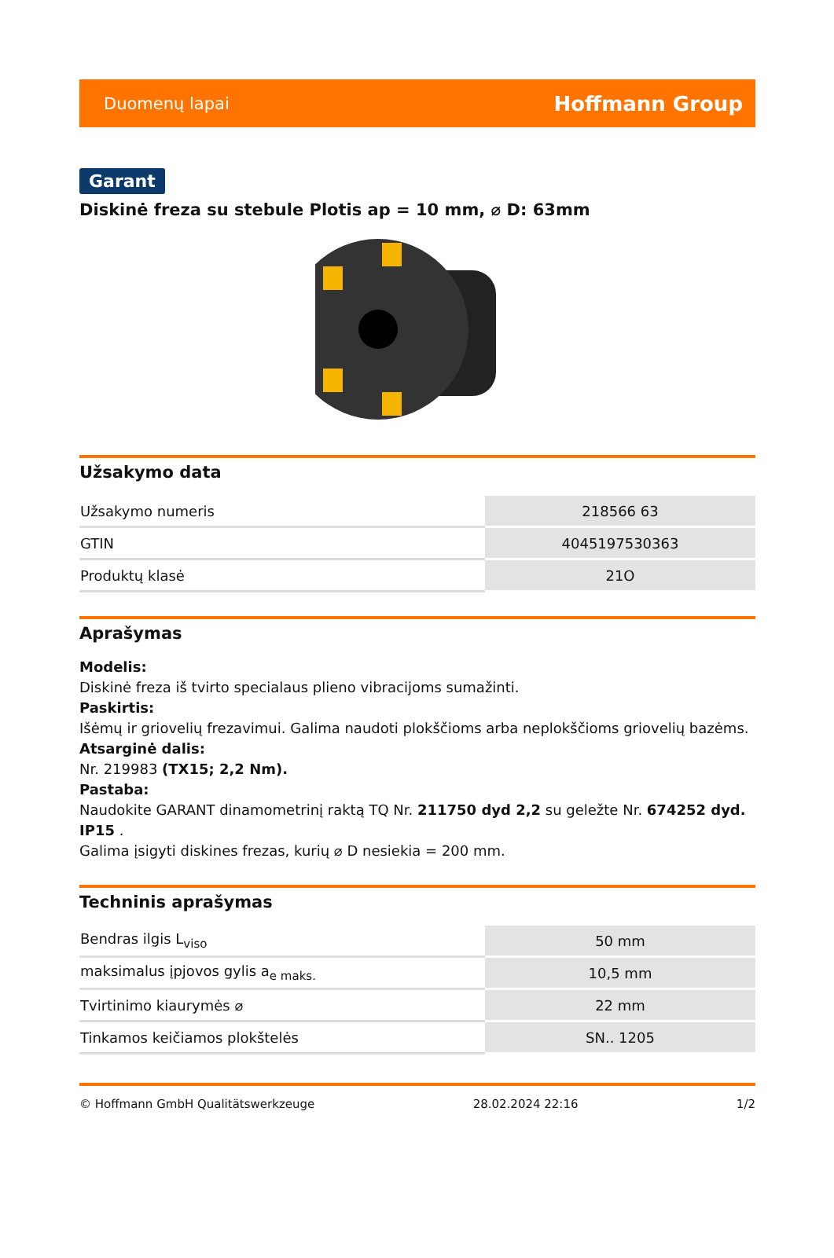Duomenų lapai Hoffmann Group
Garant
Diskinė freza su stebule Plotis ap = 10 mm, ⌀ D: 63mm
Užsakymo data
| Užsakymo numeris | 218566 63 |
| GTIN | 4045197530363 |
| Produktų klasė | 21O |
Aprašymas
Modelis:
Diskinė freza iš tvirto specialaus plieno vibracijoms sumažinti.
Paskirtis:
Išėmų ir griovelių frezavimui. Galima naudoti plokščioms arba neplokščioms griovelių bazėms.
Atsarginė dalis:
Nr. 219983 (TX15; 2,2 Nm).
Pastaba:
Naudokite GARANT dinamometrinį raktą TQ Nr. 211750 dyd 2,2 su geležte Nr. 674252 dyd. IP15 .
Galima įsigyti diskines frezas, kurių ⌀ D nesiekia = 200 mm.
Techninis aprašymas
| Bendras ilgis L<sub>viso</sub> | 50 mm |
| maksimalus įpjovos gylis a<sub>e maks.</sub> | 10,5 mm |
| Tvirtinimo kiaurymės ⌀ | 22 mm |
| Tinkamos keičiamos plokštelės | SN.. 1205 |
© Hoffmann GmbH Qualitätswerkzeuge 28.02.2024 22:16 1/2